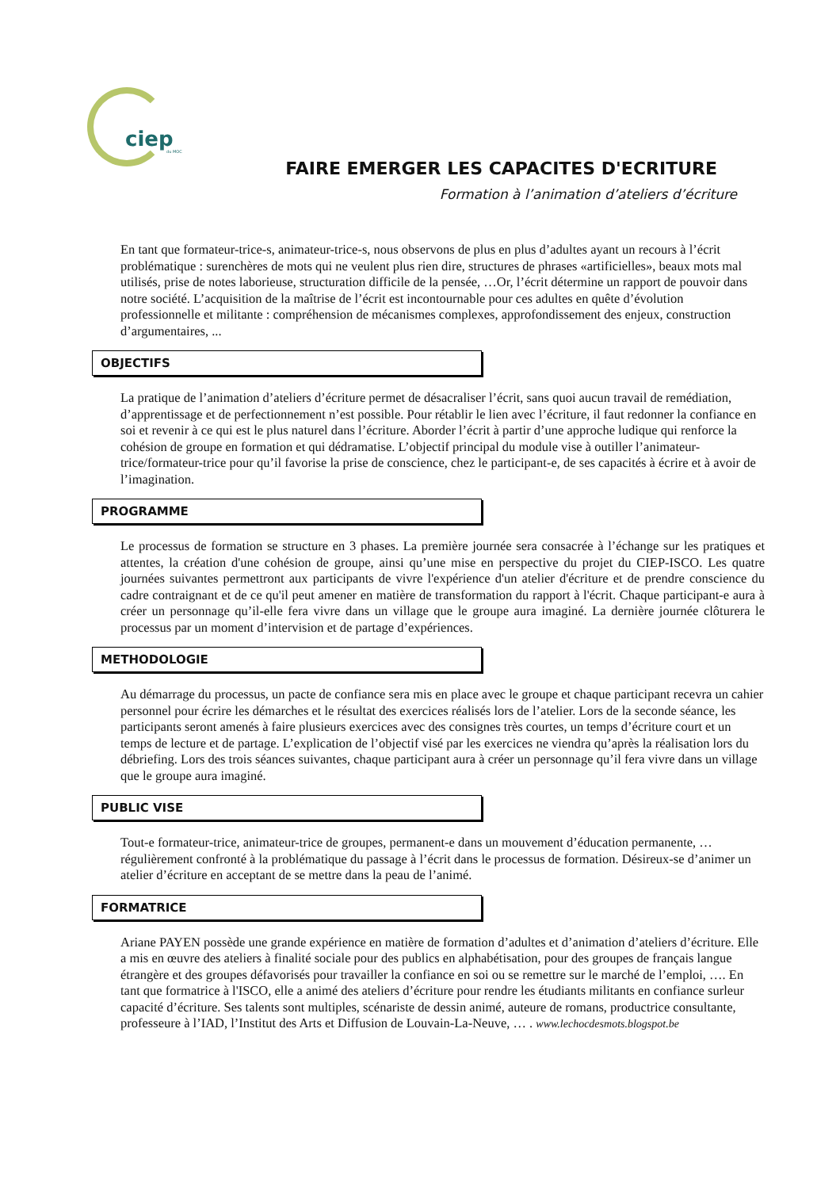ciep du MOC
FAIRE EMERGER LES CAPACITES D'ECRITURE
Formation à l’animation d’ateliers d’écriture
En tant que formateur-trice-s, animateur-trice-s, nous observons de plus en plus d’adultes ayant un recours à l’écrit problématique : surenchères de mots qui ne veulent plus rien dire, structures de phrases «artificielles», beaux mots mal utilisés, prise de notes laborieuse, structuration difficile de la pensée, …Or, l’écrit détermine un rapport de pouvoir dans notre société. L’acquisition de la maîtrise de l’écrit est incontournable pour ces adultes en quête d’évolution professionnelle et militante : compréhension de mécanismes complexes, approfondissement des enjeux, construction d’argumentaires, ...
OBJECTIFS
La pratique de l’animation d’ateliers d’écriture permet de désacraliser l’écrit, sans quoi aucun travail de remédiation, d’apprentissage et de perfectionnement n’est possible. Pour rétablir le lien avec l’écriture, il faut redonner la confiance en soi et revenir à ce qui est le plus naturel dans l’écriture. Aborder l’écrit à partir d’une approche ludique qui renforce la cohésion de groupe en formation et qui dédramatise. L’objectif principal du module vise à outiller l’animateur-trice/formateur-trice pour qu’il favorise la prise de conscience, chez le participant-e, de ses capacités à écrire et à avoir de l’imagination.
PROGRAMME
Le processus de formation se structure en 3 phases. La première journée sera consacrée à l’échange sur les pratiques et attentes, la création d'une cohésion de groupe, ainsi qu’une mise en perspective du projet du CIEP-ISCO. Les quatre journées suivantes permettront aux participants de vivre l'expérience d'un atelier d'écriture et de prendre conscience du cadre contraignant et de ce qu'il peut amener en matière de transformation du rapport à l'écrit. Chaque participant-e aura à créer un personnage qu’il-elle fera vivre dans un village que le groupe aura imaginé. La dernière journée clôturera le processus par un moment d’intervision et de partage d’expériences.
METHODOLOGIE
Au démarrage du processus, un pacte de confiance sera mis en place avec le groupe et chaque participant recevra un cahier personnel pour écrire les démarches et le résultat des exercices réalisés lors de l’atelier. Lors de la seconde séance, les participants seront amenés à faire plusieurs exercices avec des consignes très courtes, un temps d’écriture court et un temps de lecture et de partage. L’explication de l’objectif visé par les exercices ne viendra qu’après la réalisation lors du débriefing. Lors des trois séances suivantes, chaque participant aura à créer un personnage qu’il fera vivre dans un village que le groupe aura imaginé.
PUBLIC VISE
Tout-e formateur-trice, animateur-trice de groupes, permanent-e dans un mouvement d’éducation permanente, … régulièrement confronté à la problématique du passage à l’écrit dans le processus de formation. Désireux-se d’animer un atelier d’écriture en acceptant de se mettre dans la peau de l’animé.
FORMATRICE
Ariane PAYEN possède une grande expérience en matière de formation d’adultes et d’animation d’ateliers d’écriture. Elle a mis en œuvre des ateliers à finalité sociale pour des publics en alphabétisation, pour des groupes de français langue étrangère et des groupes défavorisés pour travailler la confiance en soi ou se remettre sur le marché de l’emploi, …. En tant que formatrice à l'ISCO, elle a animé des ateliers d’écriture pour rendre les étudiants militants en confiance surleur capacité d’écriture. Ses talents sont multiples, scénariste de dessin animé, auteure de romans, productrice consultante, professeure à l’IAD, l’Institut des Arts et Diffusion de Louvain-La-Neuve, … . www.lechocdesmots.blogspot.be